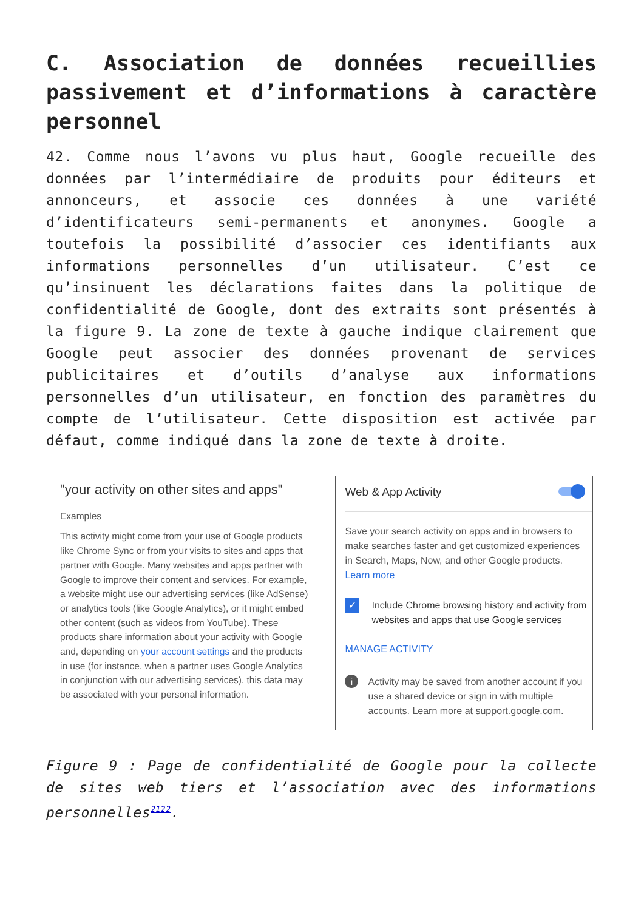C. Association de données recueillies passivement et d’informations à caractère personnel
42. Comme nous l’avons vu plus haut, Google recueille des données par l’intermédiaire de produits pour éditeurs et annonceurs, et associe ces données à une variété d’identificateurs semi-permanents et anonymes. Google a toutefois la possibilité d’associer ces identifiants aux informations personnelles d’un utilisateur. C’est ce qu’insinuent les déclarations faites dans la politique de confidentialité de Google, dont des extraits sont présentés à la figure 9. La zone de texte à gauche indique clairement que Google peut associer des données provenant de services publicitaires et d’outils d’analyse aux informations personnelles d’un utilisateur, en fonction des paramètres du compte de l’utilisateur. Cette disposition est activée par défaut, comme indiqué dans la zone de texte à droite.
"your activity on other sites and apps"
Examples
This activity might come from your use of Google products like Chrome Sync or from your visits to sites and apps that partner with Google. Many websites and apps partner with Google to improve their content and services. For example, a website might use our advertising services (like AdSense) or analytics tools (like Google Analytics), or it might embed other content (such as videos from YouTube). These products share information about your activity with Google and, depending on your account settings and the products in use (for instance, when a partner uses Google Analytics in conjunction with our advertising services), this data may be associated with your personal information.
Web & App Activity
Save your search activity on apps and in browsers to make searches faster and get customized experiences in Search, Maps, Now, and other Google products. Learn more
✓ Include Chrome browsing history and activity from websites and apps that use Google services
MANAGE ACTIVITY
i Activity may be saved from another account if you use a shared device or sign in with multiple accounts. Learn more at support.google.com.
Figure 9 : Page de confidentialité de Google pour la collecte de sites web tiers et l’association avec des informations personnelles<sup>2122</sup>.